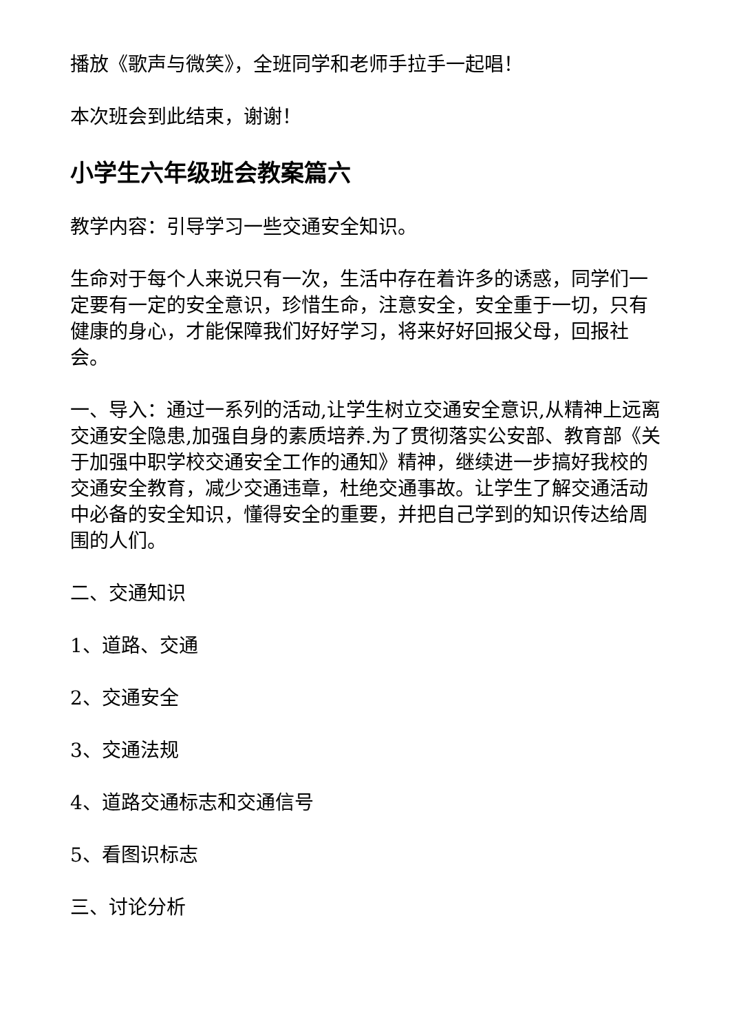播放《歌声与微笑》，全班同学和老师手拉手一起唱！
本次班会到此结束，谢谢！
小学生六年级班会教案篇六
教学内容：引导学习一些交通安全知识。
生命对于每个人来说只有一次，生活中存在着许多的诱惑，同学们一定要有一定的安全意识，珍惜生命，注意安全，安全重于一切，只有健康的身心，才能保障我们好好学习，将来好好回报父母，回报社会。
一、导入：通过一系列的活动,让学生树立交通安全意识,从精神上远离交通安全隐患,加强自身的素质培养.为了贯彻落实公安部、教育部《关于加强中职学校交通安全工作的通知》精神，继续进一步搞好我校的交通安全教育，减少交通违章，杜绝交通事故。让学生了解交通活动中必备的安全知识，懂得安全的重要，并把自己学到的知识传达给周围的人们。
二、交通知识
1、道路、交通
2、交通安全
3、交通法规
4、道路交通标志和交通信号
5、看图识标志
三、讨论分析